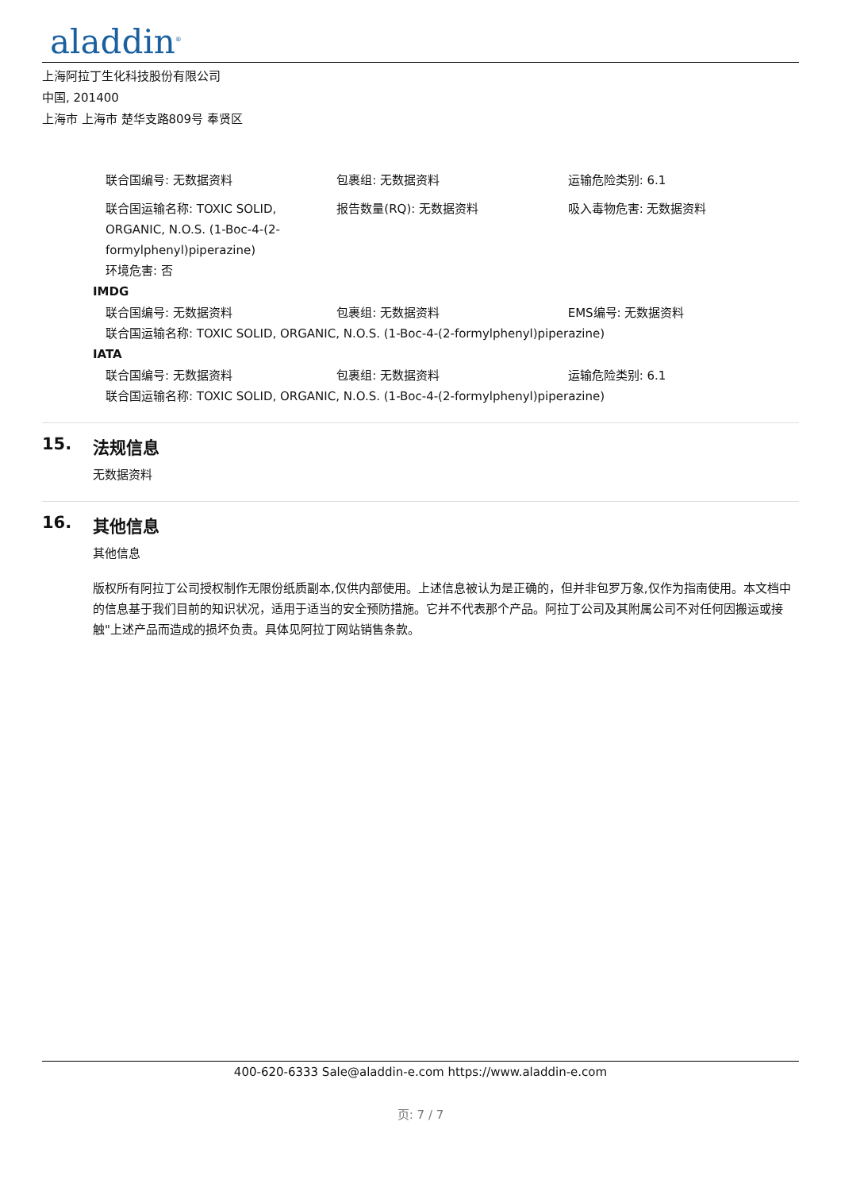aladdin<sup>®</sup>
上海阿拉丁生化科技股份有限公司
中国, 201400
上海市 上海市 楚华支路809号 奉贤区
联合国编号: 无数据资料 包裹组: 无数据资料 运输危险类别: 6.1
联合国运输名称: TOXIC SOLID, ORGANIC, N.O.S. (1-Boc-4-(2-formylphenyl)piperazine)
环境危害: 否
报告数量(RQ): 无数据资料 吸入毒物危害: 无数据资料
IMDG
联合国编号: 无数据资料 包裹组: 无数据资料 EMS编号: 无数据资料
联合国运输名称: TOXIC SOLID, ORGANIC, N.O.S. (1-Boc-4-(2-formylphenyl)piperazine)
IATA
联合国编号: 无数据资料 包裹组: 无数据资料 运输危险类别: 6.1
联合国运输名称: TOXIC SOLID, ORGANIC, N.O.S. (1-Boc-4-(2-formylphenyl)piperazine)
15. 法规信息
无数据资料
16. 其他信息
其他信息
版权所有阿拉丁公司授权制作无限份纸质副本,仅供内部使用。上述信息被认为是正确的，但并非包罗万象,仅作为指南使用。本文档中的信息基于我们目前的知识状况，适用于适当的安全预防措施。它并不代表那个产品。阿拉丁公司及其附属公司不对任何因搬运或接触"上述产品而造成的损坏负责。具体见阿拉丁网站销售条款。
400-620-6333 Sale@aladdin-e.com https://www.aladdin-e.com
页: 7 / 7